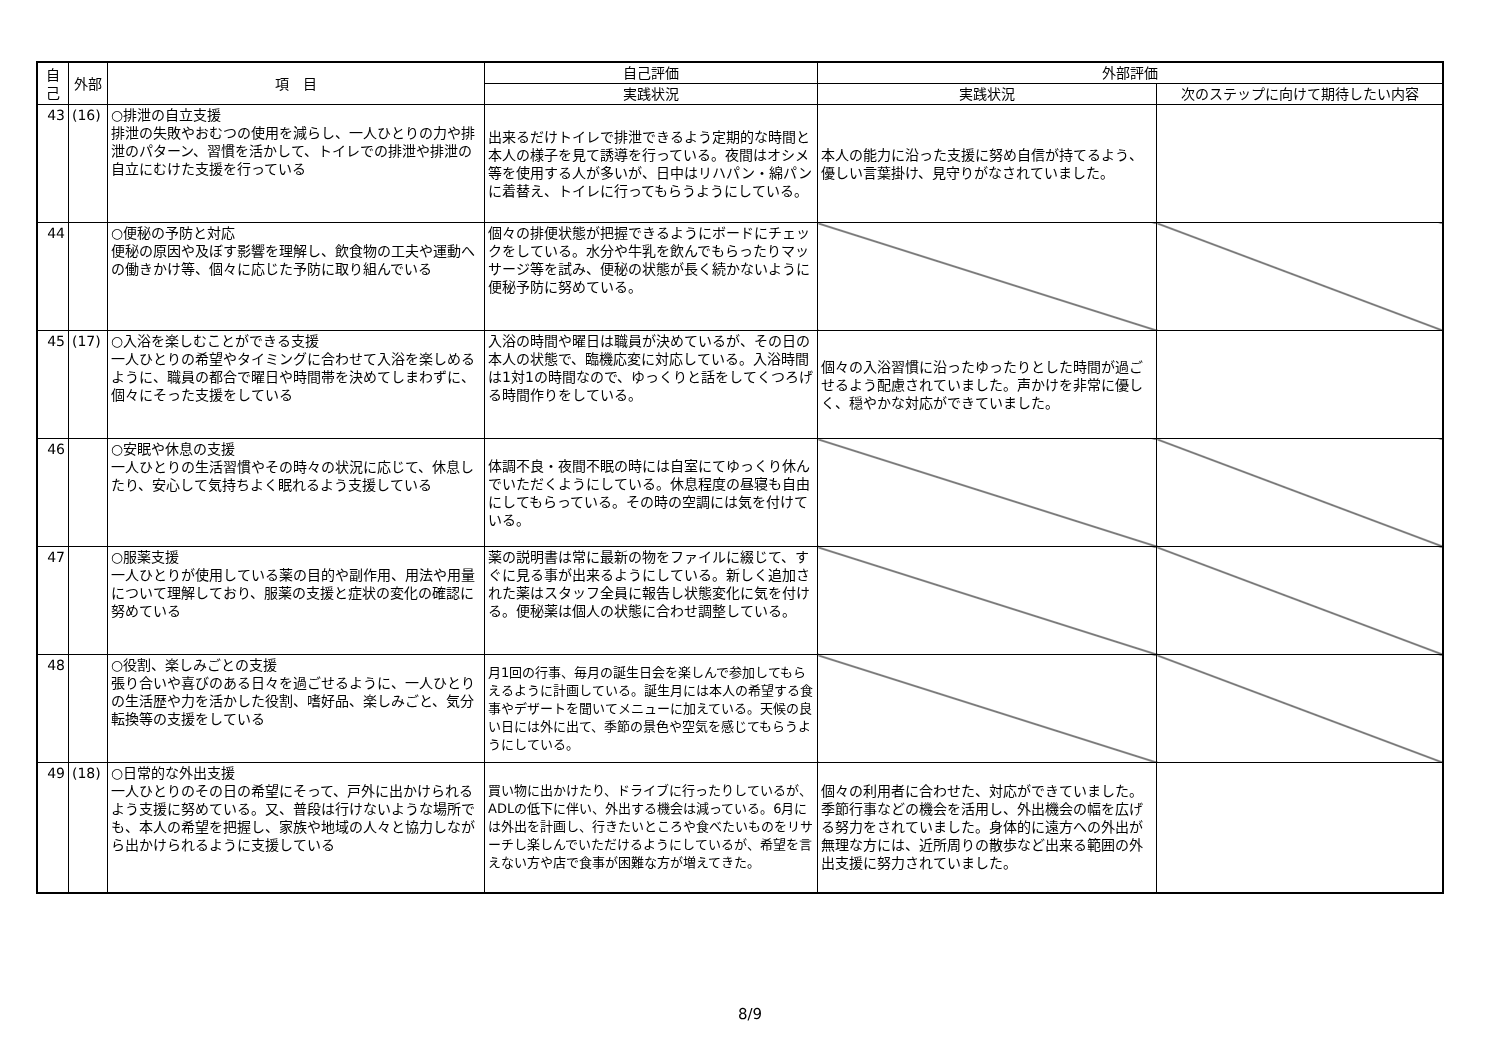| 自己 | 外部 | 項 目 | 自己評価 | 外部評価 | |
| --- | --- | --- | --- | --- | --- |
| | | | 実践状況 | 実践状況 | 次のステップに向けて期待したい内容 |
| 43 | (16) | ○排泄の自立支援 排泄の失敗やおむつの使用を減らし、一人ひとりの力や排泄のパターン、習慣を活かして、トイレでの排泄や排泄の自立にむけた支援を行っている | 出来るだけトイレで排泄できるよう定期的な時間と本人の様子を見て誘導を行っている。夜間はオシメ等を使用する人が多いが、日中はリハパン・綿パンに着替え、トイレに行ってもらうようにしている。 | 本人の能力に沿った支援に努め自信が持てるよう、優しい言葉掛け、見守りがなされていました。 | |
| 44 | | ○便秘の予防と対応 便秘の原因や及ぼす影響を理解し、飲食物の工夫や運動への働きかけ等、個々に応じた予防に取り組んでいる | 個々の排便状態が把握できるようにボードにチェックをしている。水分や牛乳を飲んでもらったりマッサージ等を試み、便秘の状態が長く続かないように便秘予防に努めている。 | | |
| 45 | (17) | ○入浴を楽しむことができる支援 一人ひとりの希望やタイミングに合わせて入浴を楽しめるように、職員の都合で曜日や時間帯を決めてしまわずに、個々にそった支援をしている | 入浴の時間や曜日は職員が決めているが、その日の本人の状態で、臨機応変に対応している。入浴時間は1対1の時間なので、ゆっくりと話をしてくつろげる時間作りをしている。 | 個々の入浴習慣に沿ったゆったりとした時間が過ごせるよう配慮されていました。声かけを非常に優しく、穏やかな対応ができていました。 | |
| 46 | | ○安眠や休息の支援 一人ひとりの生活習慣やその時々の状況に応じて、休息したり、安心して気持ちよく眠れるよう支援している | 体調不良・夜間不眠の時には自室にてゆっくり休んでいただくようにしている。休息程度の昼寝も自由にしてもらっている。その時の空調には気を付けている。 | | |
| 47 | | ○服薬支援 一人ひとりが使用している薬の目的や副作用、用法や用量について理解しており、服薬の支援と症状の変化の確認に努めている | 薬の説明書は常に最新の物をファイルに綴じて、すぐに見る事が出来るようにしている。新しく追加された薬はスタッフ全員に報告し状態変化に気を付ける。便秘薬は個人の状態に合わせ調整している。 | | |
| 48 | | ○役割、楽しみごとの支援 張り合いや喜びのある日々を過ごせるように、一人ひとりの生活歴や力を活かした役割、嗜好品、楽しみごと、気分転換等の支援をしている | 月1回の行事、毎月の誕生日会を楽しんで参加してもらえるように計画している。誕生月には本人の希望する食事やデザートを聞いてメニューに加えている。天候の良い日には外に出て、季節の景色や空気を感じてもらうようにしている。 | | |
| 49 | (18) | ○日常的な外出支援 一人ひとりのその日の希望にそって、戸外に出かけられるよう支援に努めている。又、普段は行けないような場所でも、本人の希望を把握し、家族や地域の人々と協力しながら出かけられるように支援している | 買い物に出かけたり、ドライブに行ったりしているが、ADLの低下に伴い、外出する機会は減っている。6月には外出を計画し、行きたいところや食べたいものをリサーチし楽しんでいただけるようにしているが、希望を言えない方や店で食事が困難な方が増えてきた。 | 個々の利用者に合わせた、対応ができていました。季節行事などの機会を活用し、外出機会の幅を広げる努力をされていました。身体的に遠方への外出が無理な方には、近所周りの散歩など出来る範囲の外出支援に努力されていました。 | |
8/9